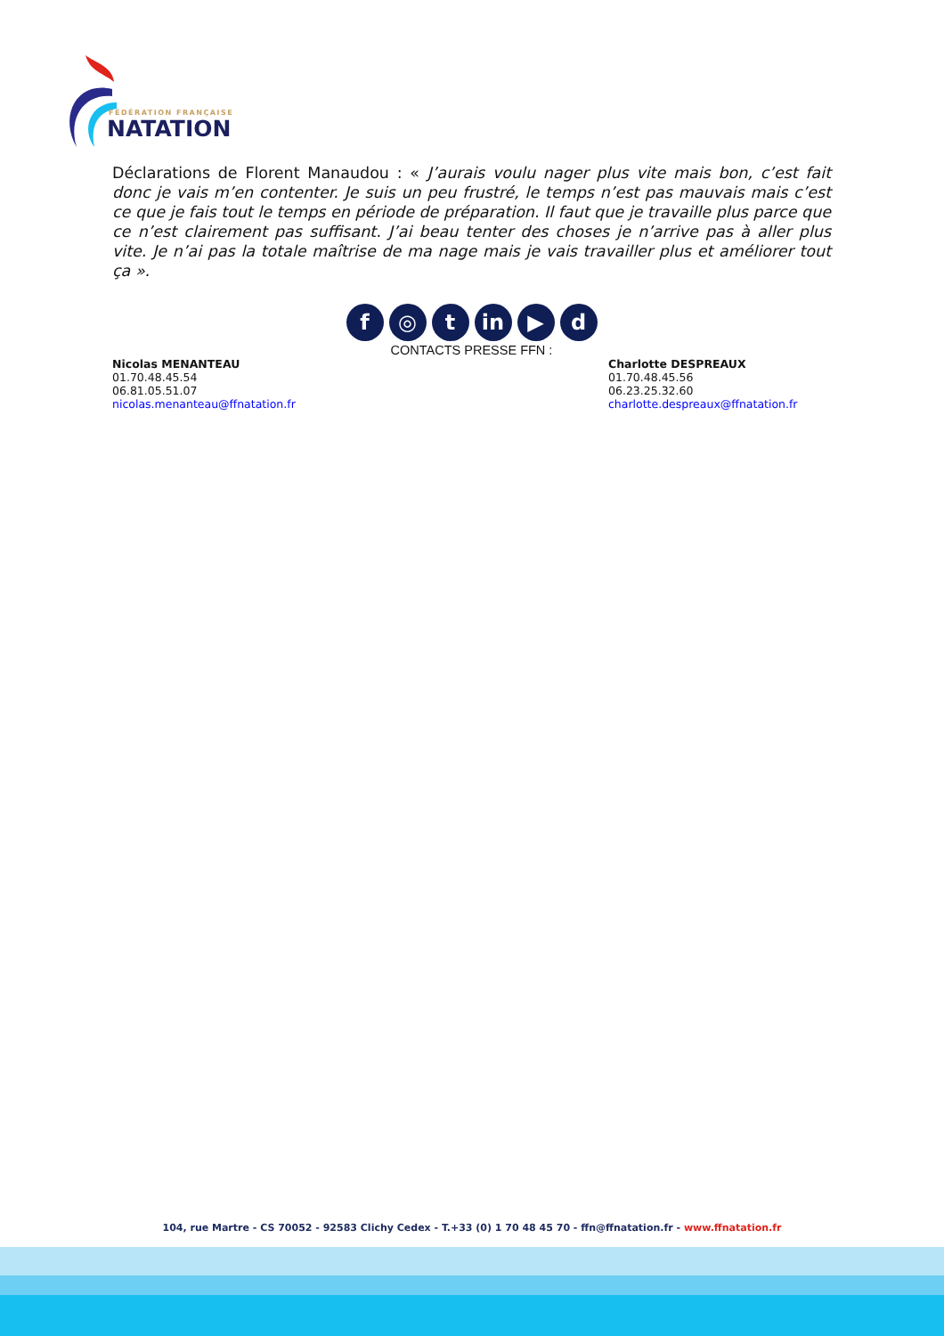FÉDÉRATION FRANÇAISE
NATATION
Déclarations de Florent Manaudou : « J’aurais voulu nager plus vite mais bon, c’est fait donc je vais m’en contenter. Je suis un peu frustré, le temps n’est pas mauvais mais c’est ce que je fais tout le temps en période de préparation. Il faut que je travaille plus parce que ce n’est clairement pas suffisant. J’ai beau tenter des choses je n’arrive pas à aller plus vite. Je n’ai pas la totale maîtrise de ma nage mais je vais travailler plus et améliorer tout ça ».
f ◎ t in ▶ d
CONTACTS PRESSE FFN :
Nicolas MENANTEAU
01.70.48.45.54
06.81.05.51.07
nicolas.menanteau@ffnatation.fr
Charlotte DESPREAUX
01.70.48.45.56
06.23.25.32.60
charlotte.despreaux@ffnatation.fr
104, rue Martre - CS 70052 - 92583 Clichy Cedex - T.+33 (0) 1 70 48 45 70 - ffn@ffnatation.fr - www.ffnatation.fr